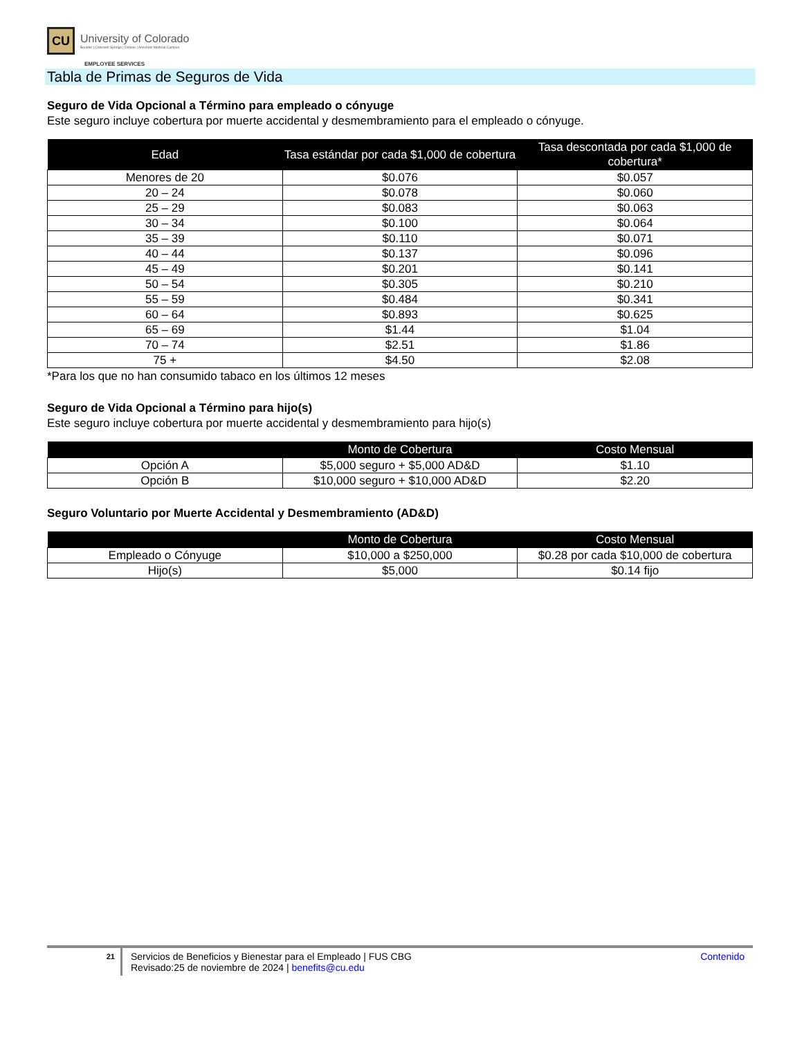CU
University of Colorado
Boulder | Colorado Springs | Denver | Anschutz Medical Campus
EMPLOYEE SERVICES
Tabla de Primas de Seguros de Vida
Seguro de Vida Opcional a Término para empleado o cónyuge
Este seguro incluye cobertura por muerte accidental y desmembramiento para el empleado o cónyuge.
| Edad | Tasa estándar por cada $1,000 de cobertura | Tasa descontada por cada $1,000 de cobertura* |
| --- | --- | --- |
| Menores de 20 | $0.076 | $0.057 |
| 20 – 24 | $0.078 | $0.060 |
| 25 – 29 | $0.083 | $0.063 |
| 30 – 34 | $0.100 | $0.064 |
| 35 – 39 | $0.110 | $0.071 |
| 40 – 44 | $0.137 | $0.096 |
| 45 – 49 | $0.201 | $0.141 |
| 50 – 54 | $0.305 | $0.210 |
| 55 – 59 | $0.484 | $0.341 |
| 60 – 64 | $0.893 | $0.625 |
| 65 – 69 | $1.44 | $1.04 |
| 70 – 74 | $2.51 | $1.86 |
| 75 + | $4.50 | $2.08 |
*Para los que no han consumido tabaco en los últimos 12 meses
Seguro de Vida Opcional a Término para hijo(s)
Este seguro incluye cobertura por muerte accidental y desmembramiento para hijo(s)
| | Monto de Cobertura | Costo Mensual |
| --- | --- | --- |
| Opción A | $5,000 seguro + $5,000 AD&D | $1.10 |
| Opción B | $10,000 seguro + $10,000 AD&D | $2.20 |
Seguro Voluntario por Muerte Accidental y Desmembramiento (AD&D)
| | Monto de Cobertura | Costo Mensual |
| --- | --- | --- |
| Empleado o Cónyuge | $10,000 a $250,000 | $0.28 por cada $10,000 de cobertura |
| Hijo(s) | $5,000 | $0.14 fijo |
21
Servicios de Beneficios y Bienestar para el Empleado | FUS CBG
Revisado:25 de noviembre de 2024 | benefits@cu.edu
Contenido